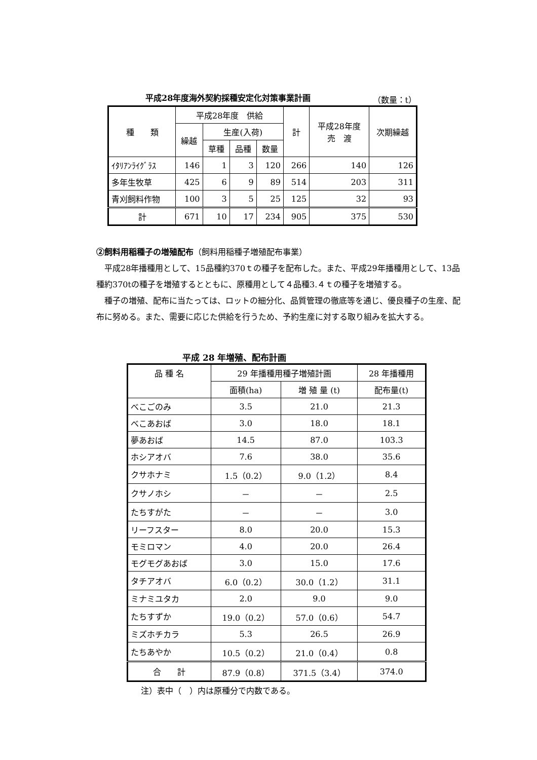平成28年度海外契約採種安定化対策事業計画 （数量：t）
| 種 類 | 平成28年度 供給 | | | | 計 | 平成28年度 売 渡 | 次期繰越 |
| --- | --- | --- | --- | --- | --- | --- | --- |
| | 繰越 | 生産(入荷) | | | | | |
| | | 草種 | 品種 | 数量 | | | |
| ｲﾀﾘｱﾝﾗｲｸﾞﾗｽ | 146 | 1 | 3 | 120 | 266 | 140 | 126 |
| 多年生牧草 | 425 | 6 | 9 | 89 | 514 | 203 | 311 |
| 青刈飼料作物 | 100 | 3 | 5 | 25 | 125 | 32 | 93 |
| 計 | 671 | 10 | 17 | 234 | 905 | 375 | 530 |
②飼料用稲種子の増殖配布（飼料用稲種子増殖配布事業）
平成28年播種用として、15品種約370ｔの種子を配布した。また、平成29年播種用として、13品種約370tの種子を増殖するとともに、原種用として４品種3.４ｔの種子を増殖する。
種子の増殖、配布に当たっては、ロットの細分化、品質管理の徹底等を通じ、優良種子の生産、配布に努める。また、需要に応じた供給を行うため、予約生産に対する取り組みを拡大する。
平成 28 年増殖、配布計画
| 品 種 名 | 29 年播種用種子増殖計画 | | 28 年播種用 |
| --- | --- | --- | --- |
| | 面積(ha) | 増 殖 量 (t) | 配布量(t) |
| べこごのみ | 3.5 | 21.0 | 21.3 |
| べこあおば | 3.0 | 18.0 | 18.1 |
| 夢あおば | 14.5 | 87.0 | 103.3 |
| ホシアオバ | 7.6 | 38.0 | 35.6 |
| クサホナミ | 1.5（0.2） | 9.0（1.2） | 8.4 |
| クサノホシ | － | － | 2.5 |
| たちすがた | － | － | 3.0 |
| リーフスター | 8.0 | 20.0 | 15.3 |
| モミロマン | 4.0 | 20.0 | 26.4 |
| モグモグあおば | 3.0 | 15.0 | 17.6 |
| タチアオバ | 6.0（0.2） | 30.0（1.2） | 31.1 |
| ミナミユタカ | 2.0 | 9.0 | 9.0 |
| たちすずか | 19.0（0.2） | 57.0（0.6） | 54.7 |
| ミズホチカラ | 5.3 | 26.5 | 26.9 |
| たちあやか | 10.5（0.2） | 21.0（0.4） | 0.8 |
| 合 計 | 87.9（0.8） | 371.5（3.4） | 374.0 |
注）表中（　）内は原種分で内数である。